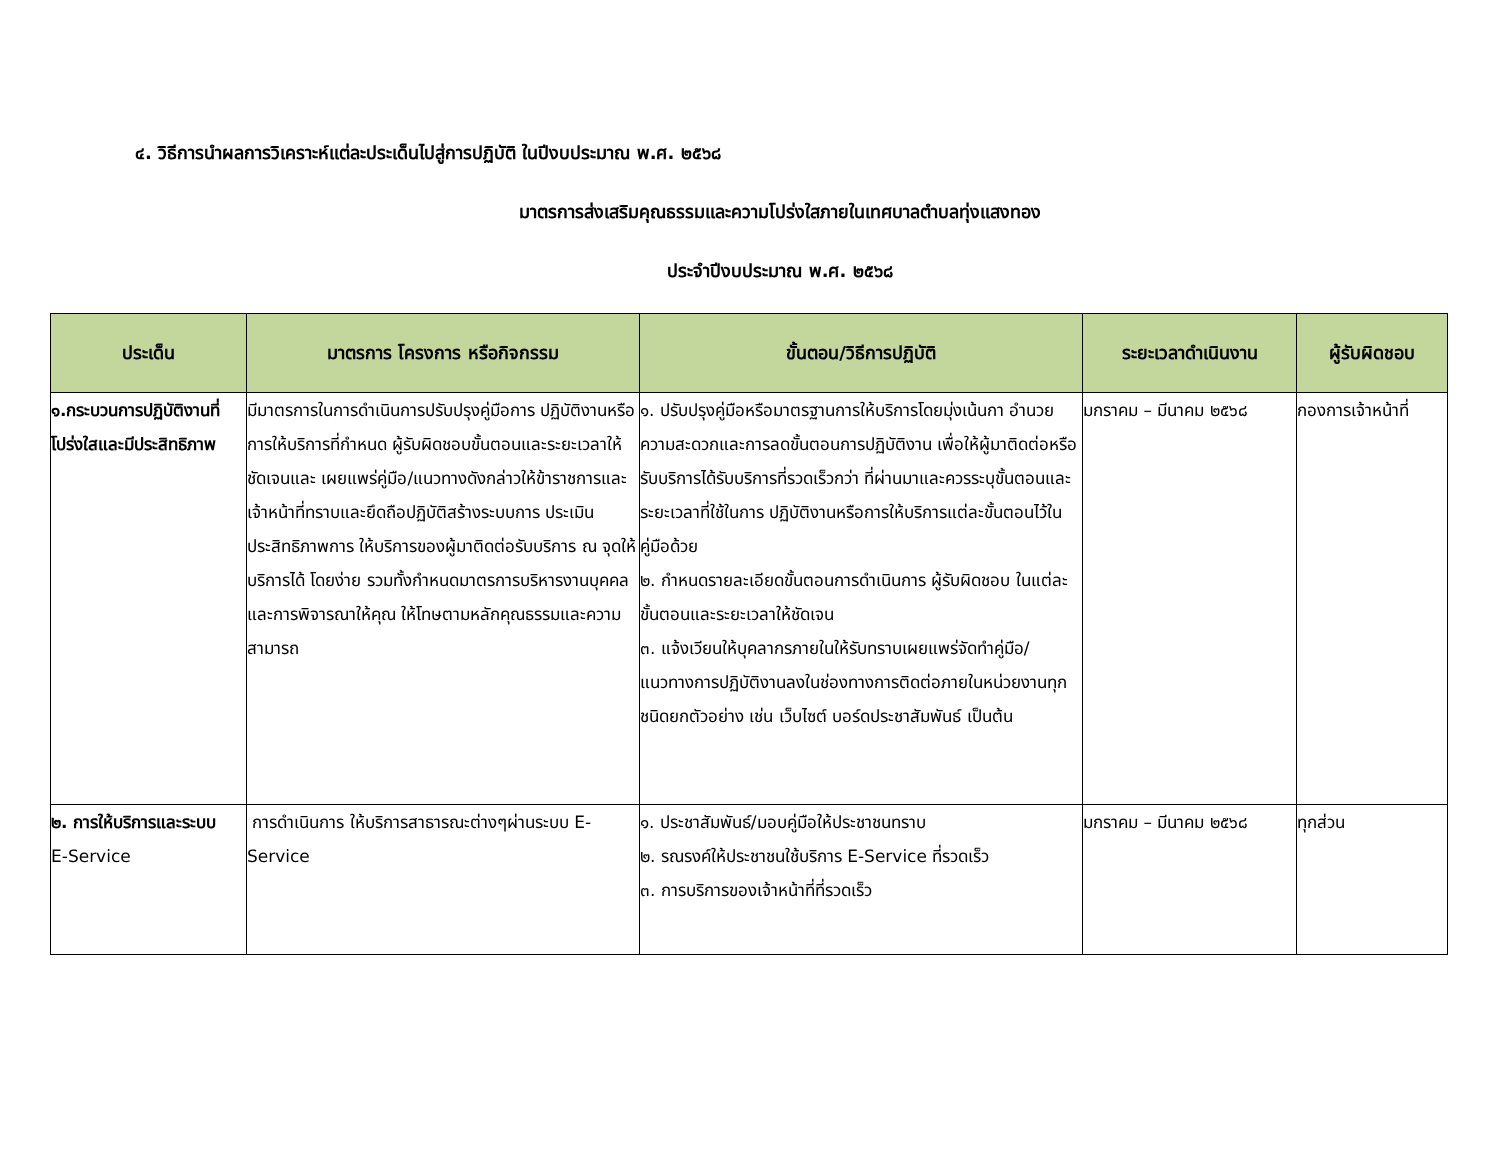๔. วิธีการนำผลการวิเคราะห์แต่ละประเด็นไปสู่การปฏิบัติ ในปีงบประมาณ พ.ศ. ๒๕๖๘
มาตรการส่งเสริมคุณธรรมและความโปร่งใสภายในเทศบาลตำบลทุ่งแสงทอง
ประจำปีงบประมาณ พ.ศ. ๒๕๖๘
| ประเด็น | มาตรการ โครงการ หรือกิจกรรม | ขั้นตอน/วิธีการปฏิบัติ | ระยะเวลาดำเนินงาน | ผู้รับผิดชอบ |
| --- | --- | --- | --- | --- |
| ๑.กระบวนการปฏิบัติงานที่ โปร่งใสและมีประสิทธิภาพ | มีมาตรการในการดำเนินการปรับปรุงคู่มือการ ปฏิบัติงานหรือการให้บริการที่กำหนด ผู้รับผิดชอบขั้นตอนและระยะเวลาให้ชัดเจนและ เผยแพร่คู่มือ/แนวทางดังกล่าวให้ข้าราชการและ เจ้าหน้าที่ทราบและยึดถือปฏิบัติสร้างระบบการ ประเมินประสิทธิภาพการ ให้บริการของผู้มาติดต่อรับบริการ ณ จุดให้บริการได้ โดยง่าย รวมทั้งกำหนดมาตรการบริหารงานบุคคลและการพิจารณาให้คุณ ให้โทษตามหลักคุณธรรมและความสามารถ | ๑. ปรับปรุงคู่มือหรือมาตรฐานการให้บริการโดยมุ่งเน้นกา อำนวยความสะดวกและการลดขั้นตอนการปฏิบัติงาน เพื่อให้ผู้มาติดต่อหรือรับบริการได้รับบริการที่รวดเร็วกว่า ที่ผ่านมาและควรระบุขั้นตอนและระยะเวลาที่ใช้ในการ ปฏิบัติงานหรือการให้บริการแต่ละขั้นตอนไว้ในคู่มือด้วย ๒. กำหนดรายละเอียดขั้นตอนการดำเนินการ ผู้รับผิดชอบ ในแต่ละขั้นตอนและระยะเวลาให้ชัดเจน ๓. แจ้งเวียนให้บุคลากรภายในให้รับทราบเผยแพร่จัดทำคู่มือ/แนวทางการปฏิบัติงานลงในช่องทางการติดต่อภายในหน่วยงานทุกชนิดยกตัวอย่าง เช่น เว็บไซต์ บอร์ดประชาสัมพันธ์ เป็นต้น | มกราคม – มีนาคม ๒๕๖๘ | กองการเจ้าหน้าที่ |
| ๒. การให้บริการและระบบ E-Service | การดำเนินการ ให้บริการสาธารณะต่างๆผ่านระบบ E-Service | ๑. ประชาสัมพันธ์/มอบคู่มือให้ประชาชนทราบ ๒. รณรงค์ให้ประชาชนใช้บริการ E-Service ที่รวดเร็ว ๓. การบริการของเจ้าหน้าที่ที่รวดเร็ว | มกราคม – มีนาคม ๒๕๖๘ | ทุกส่วน |